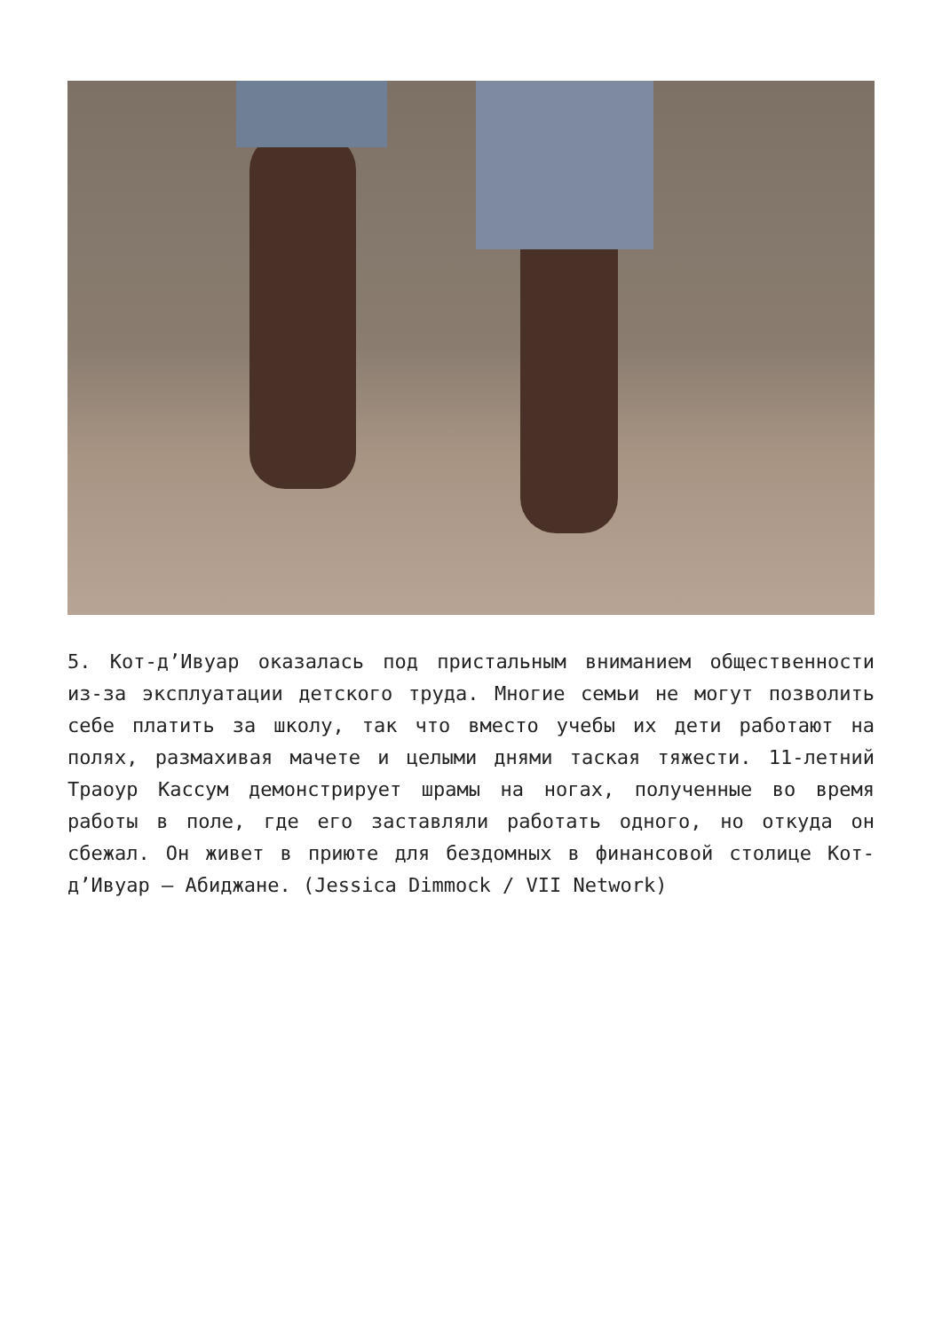5. Кот-д’Ивуар оказалась под пристальным вниманием общественности из-за эксплуатации детского труда. Многие семьи не могут позволить себе платить за школу, так что вместо учебы их дети работают на полях, размахивая мачете и целыми днями таская тяжести. 11-летний Траоур Кассум демонстрирует шрамы на ногах, полученные во время работы в поле, где его заставляли работать одного, но откуда он сбежал. Он живет в приюте для бездомных в финансовой столице Кот-д’Ивуар – Абиджане. (Jessica Dimmock / VII Network)